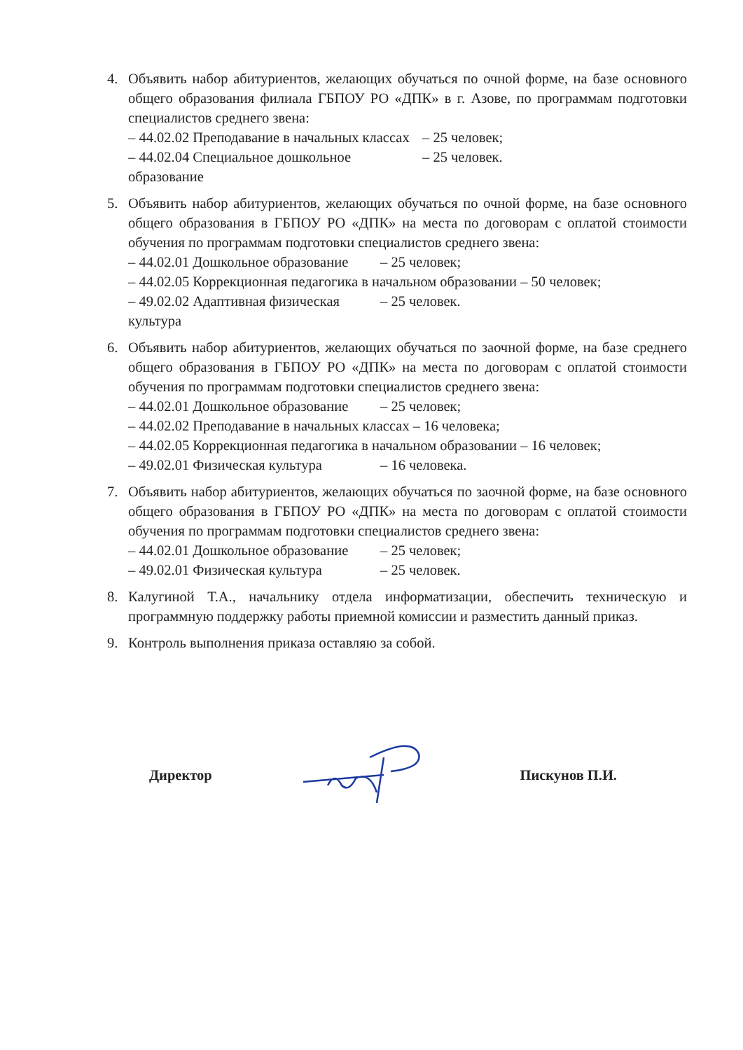4. Объявить набор абитуриентов, желающих обучаться по очной форме, на базе основного общего образования филиала ГБПОУ РО «ДПК» в г. Азове, по программам подготовки специалистов среднего звена:
– 44.02.02 Преподавание в начальных классах – 25 человек;
– 44.02.04 Специальное дошкольное образование – 25 человек.
5. Объявить набор абитуриентов, желающих обучаться по очной форме, на базе основного общего образования в ГБПОУ РО «ДПК» на места по договорам с оплатой стоимости обучения по программам подготовки специалистов среднего звена:
– 44.02.01 Дошкольное образование – 25 человек;
– 44.02.05 Коррекционная педагогика в начальном образовании – 50 человек;
– 49.02.02 Адаптивная физическая культура – 25 человек.
6. Объявить набор абитуриентов, желающих обучаться по заочной форме, на базе среднего общего образования в ГБПОУ РО «ДПК» на места по договорам с оплатой стоимости обучения по программам подготовки специалистов среднего звена:
– 44.02.01 Дошкольное образование – 25 человек;
– 44.02.02 Преподавание в начальных классах – 16 человека;
– 44.02.05 Коррекционная педагогика в начальном образовании – 16 человек;
– 49.02.01 Физическая культура – 16 человека.
7. Объявить набор абитуриентов, желающих обучаться по заочной форме, на базе основного общего образования в ГБПОУ РО «ДПК» на места по договорам с оплатой стоимости обучения по программам подготовки специалистов среднего звена:
– 44.02.01 Дошкольное образование – 25 человек;
– 49.02.01 Физическая культура – 25 человек.
8. Калугиной Т.А., начальнику отдела информатизации, обеспечить техническую и программную поддержку работы приемной комиссии и разместить данный приказ.
9. Контроль выполнения приказа оставляю за собой.
Директор Пискунов П.И.